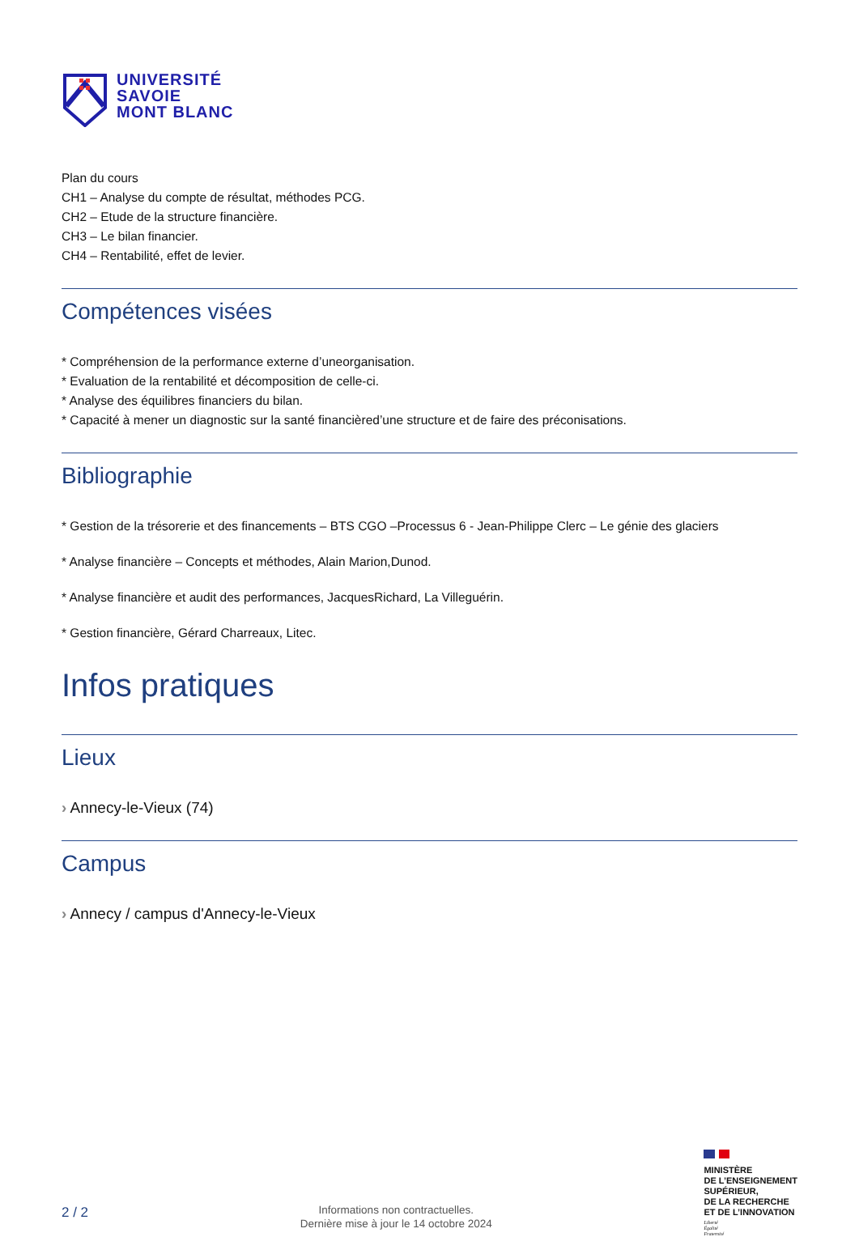UNIVERSITÉ
SAVOIE
MONT BLANC
Plan du cours
CH1 – Analyse du compte de résultat, méthodes PCG.
CH2 – Etude de la structure financière.
CH3 – Le bilan financier.
CH4 – Rentabilité, effet de levier.
Compétences visées
* Compréhension de la performance externe d’uneorganisation.
* Evaluation de la rentabilité et décomposition de celle-ci.
* Analyse des équilibres financiers du bilan.
* Capacité à mener un diagnostic sur la santé financièred’une structure et de faire des préconisations.
Bibliographie
* Gestion de la trésorerie et des financements – BTS CGO –Processus 6 - Jean-Philippe Clerc – Le génie des glaciers
* Analyse financière – Concepts et méthodes, Alain Marion,Dunod.
* Analyse financière et audit des performances, JacquesRichard, La Villeguérin.
* Gestion financière, Gérard Charreaux, Litec.
Infos pratiques
Lieux
› Annecy-le-Vieux (74)
Campus
› Annecy / campus d'Annecy-le-Vieux
2 / 2
Informations non contractuelles.
Dernière mise à jour le 14 octobre 2024
MINISTÈRE
DE L’ENSEIGNEMENT
SUPÉRIEUR,
DE LA RECHERCHE
ET DE L’INNOVATION
Liberté
Égalité
Fraternité